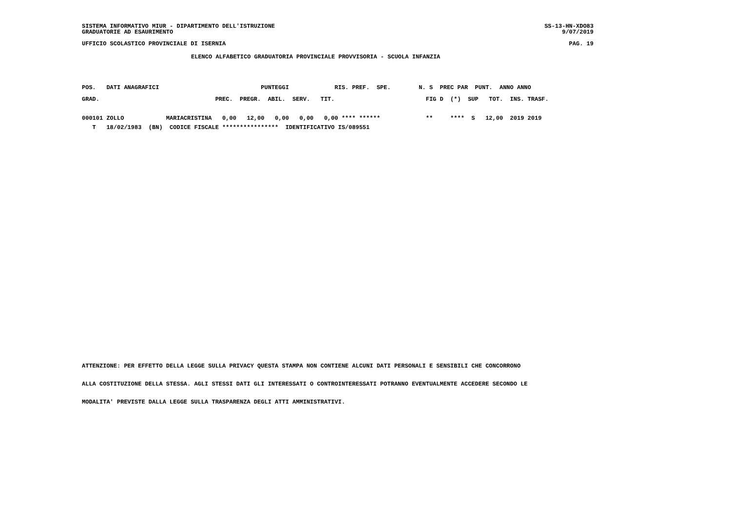SISTEMA INFORMATIVO MIUR - DIPARTIMENTO DELL'ISTRUZIONE SS-13-HN-XDO83
GRADUATORIE AD ESAURIMENTO 9/07/2019
UFFICIO SCOLASTICO PROVINCIALE DI ISERNIA PAG. 19
ELENCO ALFABETICO GRADUATORIA PROVINCIALE PROVVISORIA - SCUOLA INFANZIA
| POS. DATI ANAGRAFICI PUNTEGGI RIS. PREF. SPE. N. S PREC PAR PUNT. ANNO ANNO |
| --- |
| GRAD. PREC. PREGR. ABIL. SERV. TIT. FIG D (*) SUP TOT. INS. TRASF. |
| 000101 ZOLLO MARIACRISTINA 0,00 12,00 0,00 0,00 0,00 **** ****** ** **** S 12,00 2019 2019 |
| T 18/02/1983 (BN) CODICE FISCALE **************** IDENTIFICATIVO IS/089551 |
ATTENZIONE: PER EFFETTO DELLA LEGGE SULLA PRIVACY QUESTA STAMPA NON CONTIENE ALCUNI DATI PERSONALI E SENSIBILI CHE CONCORRONO
ALLA COSTITUZIONE DELLA STESSA. AGLI STESSI DATI GLI INTERESSATI O CONTROINTERESSATI POTRANNO EVENTUALMENTE ACCEDERE SECONDO LE
MODALITA' PREVISTE DALLA LEGGE SULLA TRASPARENZA DEGLI ATTI AMMINISTRATIVI.